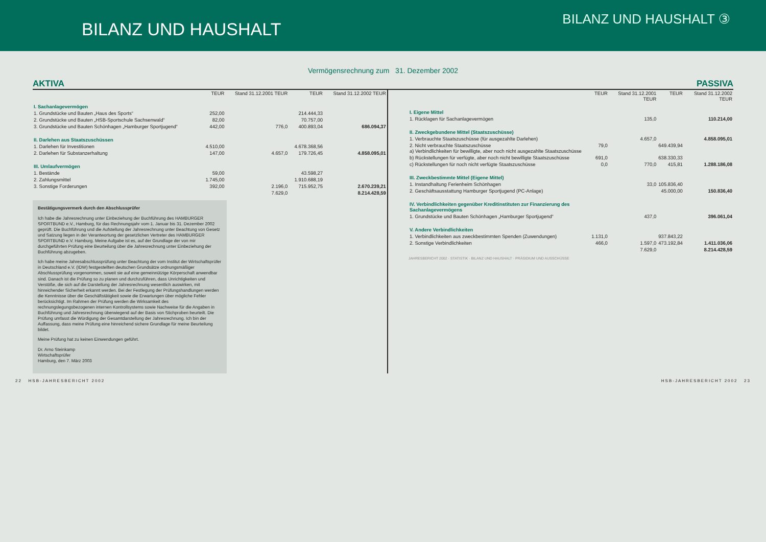BILANZ UND HAUSHALT
BILANZ UND HAUSHALT ③
Vermögensrechnung zum 31. Dezember 2002
AKTIVA PASSIVA
| | TEUR | Stand 31.12.2001 TEUR | TEUR | Stand 31.12.2002 TEUR |
| --- | --- | --- | --- | --- |
| I. Sachanlagevermögen | | | | |
| 1. Grundstücke und Bauten „Haus des Sports“ | 252,00 | | 214.444,33 | |
| 2. Grundstücke und Bauten „HSB-Sportschule Sachsenwald“ | 82,00 | | 70.757,00 | |
| 3. Grundstücke und Bauten Schönhagen „Hamburger Sportjugend“ | 442,00 | 776,0 | 400.893,04 | 686.094,37 |
| II. Darlehen aus Staatszuschüssen | | | | |
| 1. Darlehen für Investitionen | 4.510,00 | | 4.678.368,56 | |
| 2. Darlehen für Substanzerhaltung | 147,00 | 4.657,0 | 179.726,45 | 4.858.095,01 |
| III. Umlaufvermögen | | | | |
| 1. Bestände | 59,00 | | 43.598,27 | |
| 2. Zahlungsmittel | 1.745,00 | | 1.910.688,19 | |
| 3. Sonstige Forderungen | 392,00 | 2.196,0 | 715.952,75 | 2.670.239,21 |
| | | 7.629,0 | | 8.214.428,59 |
Bestätigungsvermerk durch den Abschlussprüfer
Ich habe die Jahresrechnung unter Einbeziehung der Buchführung des HAMBURGER SPORTBUND e.V., Hamburg, für das Rechnungsjahr vom 1. Januar bis 31. Dezember 2002 geprüft. Die Buchführung und die Aufstellung der Jahresrechnung unter Beachtung von Gesetz und Satzung liegen in der Verantwortung der gesetzlichen Vertreter des HAMBURGER SPORTBUND e.V. Hamburg. Meine Aufgabe ist es, auf der Grundlage der von mir durchgeführten Prüfung eine Beurteilung über die Jahresrechnung unter Einbeziehung der Buchführung abzugeben.
Ich habe meine Jahresabschlussprüfung unter Beachtung der vom Institut der Wirtschaftsprüfer in Deutschland e.V. (IDW) festgestellten deutschen Grundsätze ordnungsmäßiger Abschlussprüfung vorgenommen, soweit sie auf eine gemeinnützige Körperschaft anwendbar sind. Danach ist die Prüfung so zu planen und durchzuführen, dass Unrichtigkeiten und Verstöße, die sich auf die Darstellung der Jahresrechnung wesentlich auswirken, mit hinreichender Sicherheit erkannt werden. Bei der Festlegung der Prüfungshandlungen werden die Kenntnisse über die Geschäftstätigkeit sowie die Erwartungen über mögliche Fehler berücksichtigt. Im Rahmen der Prüfung werden die Wirksamkeit des rechnungslegungsbezogenen internen Kontrollsystems sowie Nachweise für die Angaben in Buchführung und Jahresrechnung überwiegend auf der Basis von Stichproben beurteilt. Die Prüfung umfasst die Würdigung der Gesamtdarstellung der Jahresrechnung. Ich bin der Auffassung, dass meine Prüfung eine hinreichend sichere Grundlage für meine Beurteilung bildet.
Meine Prüfung hat zu keinen Einwendungen geführt.
Dr. Arno Steinkamp
Wirtschaftsprüfer
Hamburg, den 7. März 2003
| | TEUR | Stand 31.12.2001 TEUR | TEUR | Stand 31.12.2002 TEUR |
| --- | --- | --- | --- | --- |
| I. Eigene Mittel | | | | |
| 1. Rücklagen für Sachanlagevermögen | | 135,0 | | 110.214,00 |
| II. Zweckgebundene Mittel (Staatszuschüsse) | | | | |
| 1. Verbrauchte Staatszuschüsse (für ausgezahlte Darlehen) | | 4.657,0 | | 4.858.095,01 |
| 2. Nicht verbrauchte Staatszuschüsse a) Verbindlichkeiten für bewilligte, aber noch nicht ausgezahlte Staatszuschüsse | 79,0 | | 649.439,94 | |
| b) Rückstellungen für verfügte, aber noch nicht bewilligte Staatszuschüsse | 691,0 | | 638.330,33 | |
| c) Rückstellungen für noch nicht verfügte Staatszuschüsse | 0,0 | 770,0 | 415,81 | 1.288.186,08 |
| III. Zweckbestimmte Mittel (Eigene Mittel) | | | | |
| 1. Instandhaltung Ferienheim Schönhagen | | 33,0 | 105.836,40 | |
| 2. Geschäftsausstattung Hamburger Sportjugend (PC-Anlage) | | | 45.000,00 | 150.836,40 |
| IV. Verbindlichkeiten gegenüber Kreditinstituten zur Finanzierung des Sachanlagevermögens | | | | |
| 1. Grundstücke und Bauten Schönhagen „Hamburger Sportjugend“ | | 437,0 | | 396.061,04 |
| V. Andere Verbindlichkeiten | | | | |
| 1. Verbindlichkeiten aus zweckbestimmten Spenden (Zuwendungen) | 1.131,0 | | 937.843,22 | |
| 2. Sonstige Verbindlichkeiten | 466,0 | 1.597,0 | 473.192,84 | 1.411.036,06 |
| | | 7.629,0 | | 8.214.428,59 |
JAHRESBERICHT 2002 · STATISTIK · BILANZ UND HAUSHALT · PRÄSIDIUM UND AUSSCHÜSSE
22 HSB-JAHRESBERICHT 2002 HSB-JAHRESBERICHT 2002 23